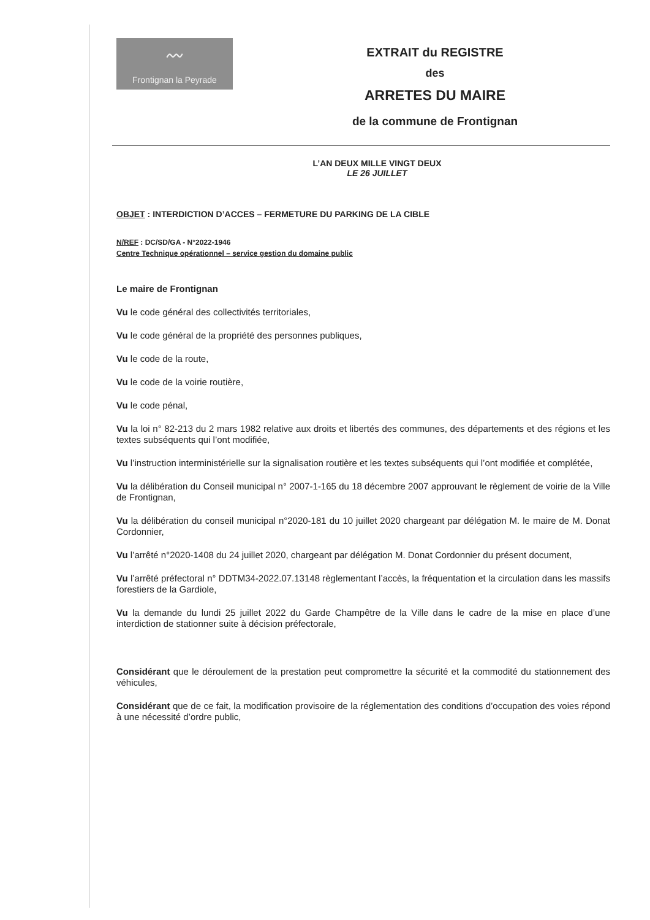〰
Frontignan la Peyrade
EXTRAIT du REGISTRE
des
ARRETES DU MAIRE
de la commune de Frontignan
L’AN DEUX MILLE VINGT DEUX
LE 26 JUILLET
OBJET : INTERDICTION D’ACCES – FERMETURE DU PARKING DE LA CIBLE
N/REF : DC/SD/GA - N°2022-1946
Centre Technique opérationnel – service gestion du domaine public
Le maire de Frontignan
Vu le code général des collectivités territoriales,
Vu le code général de la propriété des personnes publiques,
Vu le code de la route,
Vu le code de la voirie routière,
Vu le code pénal,
Vu la loi n° 82-213 du 2 mars 1982 relative aux droits et libertés des communes, des départements et des régions et les textes subséquents qui l’ont modifiée,
Vu l’instruction interministérielle sur la signalisation routière et les textes subséquents qui l’ont modifiée et complétée,
Vu la délibération du Conseil municipal n° 2007-1-165 du 18 décembre 2007 approuvant le règlement de voirie de la Ville de Frontignan,
Vu la délibération du conseil municipal n°2020-181 du 10 juillet 2020 chargeant par délégation M. le maire de M. Donat Cordonnier,
Vu l’arrêté n°2020-1408 du 24 juillet 2020, chargeant par délégation M. Donat Cordonnier du présent document,
Vu l’arrêté préfectoral n° DDTM34-2022.07.13148 règlementant l’accès, la fréquentation et la circulation dans les massifs forestiers de la Gardiole,
Vu la demande du lundi 25 juillet 2022 du Garde Champêtre de la Ville dans le cadre de la mise en place d’une interdiction de stationner suite à décision préfectorale,
Considérant que le déroulement de la prestation peut compromettre la sécurité et la commodité du stationnement des véhicules,
Considérant que de ce fait, la modification provisoire de la réglementation des conditions d’occupation des voies répond à une nécessité d’ordre public,